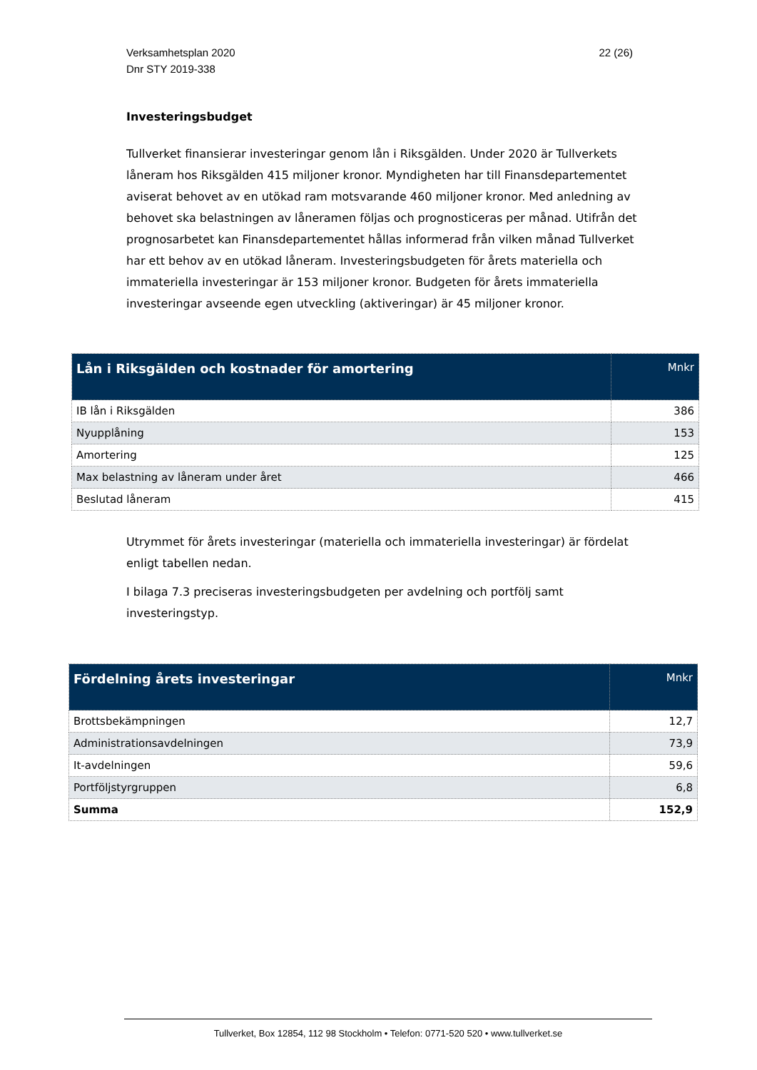Verksamhetsplan 2020
Dnr STY 2019-338
22 (26)
Investeringsbudget
Tullverket finansierar investeringar genom lån i Riksgälden. Under 2020 är Tullverkets låneram hos Riksgälden 415 miljoner kronor. Myndigheten har till Finansdepartementet aviserat behovet av en utökad ram motsvarande 460 miljoner kronor. Med anledning av behovet ska belastningen av låneramen följas och prognosticeras per månad. Utifrån det prognosarbetet kan Finansdepartementet hållas informerad från vilken månad Tullverket har ett behov av en utökad låneram. Investeringsbudgeten för årets materiella och immateriella investeringar är 153 miljoner kronor. Budgeten för årets immateriella investeringar avseende egen utveckling (aktiveringar) är 45 miljoner kronor.
| Lån i Riksgälden och kostnader för amortering | Mnkr |
| --- | --- |
| IB lån i Riksgälden | 386 |
| Nyupplåning | 153 |
| Amortering | 125 |
| Max belastning av låneram under året | 466 |
| Beslutad låneram | 415 |
Utrymmet för årets investeringar (materiella och immateriella investeringar) är fördelat enligt tabellen nedan.
I bilaga 7.3 preciseras investeringsbudgeten per avdelning och portfölj samt investeringstyp.
| Fördelning årets investeringar | Mnkr |
| --- | --- |
| Brottsbekämpningen | 12,7 |
| Administrationsavdelningen | 73,9 |
| It-avdelningen | 59,6 |
| Portföljstyrgruppen | 6,8 |
| Summa | 152,9 |
Tullverket, Box 12854, 112 98 Stockholm • Telefon: 0771-520 520 • www.tullverket.se